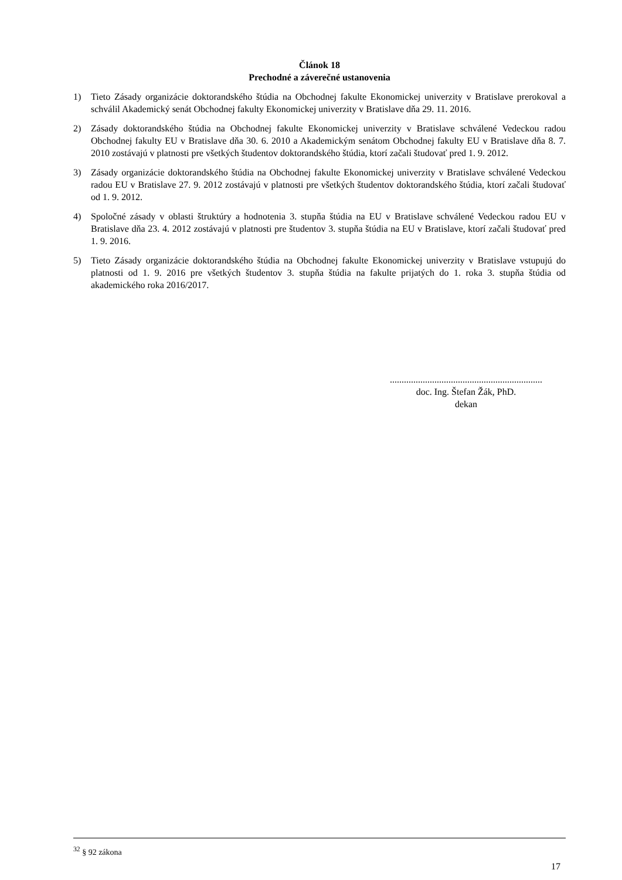Článok 18
Prechodné a záverečné ustanovenia
1) Tieto Zásady organizácie doktorandského štúdia na Obchodnej fakulte Ekonomickej univerzity v Bratislave prerokoval a schválil Akademický senát Obchodnej fakulty Ekonomickej univerzity v Bratislave dňa 29. 11. 2016.
2) Zásady doktorandského štúdia na Obchodnej fakulte Ekonomickej univerzity v Bratislave schválené Vedeckou radou Obchodnej fakulty EU v Bratislave dňa 30. 6. 2010 a Akademickým senátom Obchodnej fakulty EU v Bratislave dňa 8. 7. 2010 zostávajú v platnosti pre všetkých študentov doktorandského štúdia, ktorí začali študovať pred 1. 9. 2012.
3) Zásady organizácie doktorandského štúdia na Obchodnej fakulte Ekonomickej univerzity v Bratislave schválené Vedeckou radou EU v Bratislave 27. 9. 2012 zostávajú v platnosti pre všetkých študentov doktorandského štúdia, ktorí začali študovať od 1. 9. 2012.
4) Spoločné zásady v oblasti štruktúry a hodnotenia 3. stupňa štúdia na EU v Bratislave schválené Vedeckou radou EU v Bratislave dňa 23. 4. 2012 zostávajú v platnosti pre študentov 3. stupňa štúdia na EU v Bratislave, ktorí začali študovať pred 1. 9. 2016.
5) Tieto Zásady organizácie doktorandského štúdia na Obchodnej fakulte Ekonomickej univerzity v Bratislave vstupujú do platnosti od 1. 9. 2016 pre všetkých študentov 3. stupňa štúdia na fakulte prijatých do 1. roka 3. stupňa štúdia od akademického roka 2016/2017.
.................................................................
doc. Ing. Štefan Žák, PhD.
dekan
<sup>32</sup> § 92 zákona
17